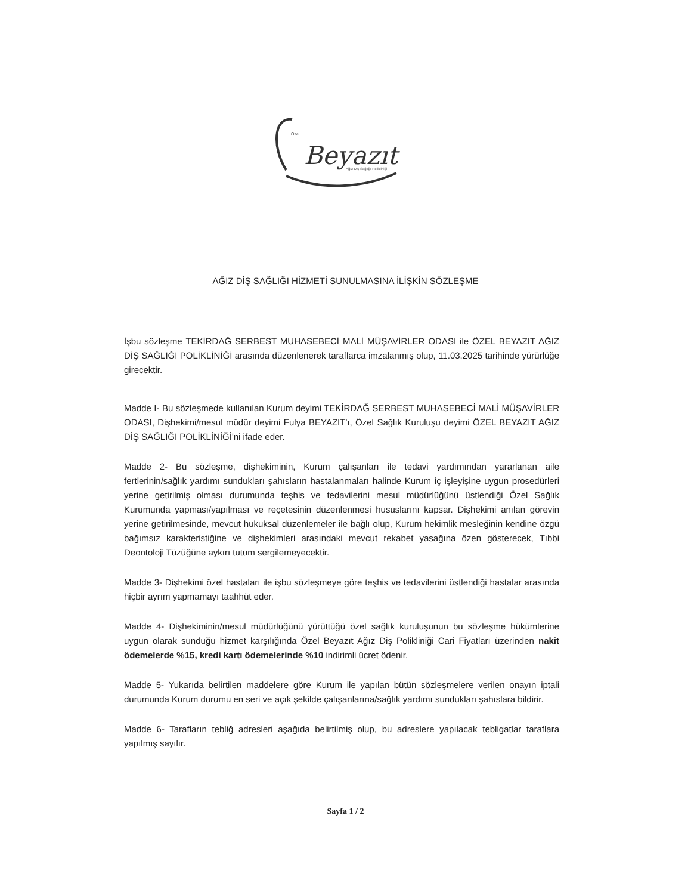Beyazıt
Özel
Ağız Diş Sağlığı Polikliniği
AĞIZ DİŞ SAĞLIĞI HİZMETİ SUNULMASINA İLİŞKİN SÖZLEŞME
İşbu sözleşme TEKİRDAĞ SERBEST MUHASEBECİ MALİ MÜŞAVİRLER ODASI ile ÖZEL BEYAZIT AĞIZ DİŞ SAĞLIĞI POLİKLİNİĞİ arasında düzenlenerek taraflarca imzalanmış olup, 11.03.2025 tarihinde yürürlüğe girecektir.
Madde I- Bu sözleşmede kullanılan Kurum deyimi TEKİRDAĞ SERBEST MUHASEBECİ MALİ MÜŞAVİRLER ODASI, Dişhekimi/mesul müdür deyimi Fulya BEYAZIT'ı, Özel Sağlık Kuruluşu deyimi ÖZEL BEYAZIT AĞIZ DİŞ SAĞLIĞI POLİKLİNİĞİ'ni ifade eder.
Madde 2- Bu sözleşme, dişhekiminin, Kurum çalışanları ile tedavi yardımından yararlanan aile fertlerinin/sağlık yardımı sundukları şahısların hastalanmaları halinde Kurum iç işleyişine uygun prosedürleri yerine getirilmiş olması durumunda teşhis ve tedavilerini mesul müdürlüğünü üstlendiği Özel Sağlık Kurumunda yapması/yapılması ve reçetesinin düzenlenmesi hususlarını kapsar. Dişhekimi anılan görevin yerine getirilmesinde, mevcut hukuksal düzenlemeler ile bağlı olup, Kurum hekimlik mesleğinin kendine özgü bağımsız karakteristiğine ve dişhekimleri arasındaki mevcut rekabet yasağına özen gösterecek, Tıbbi Deontoloji Tüzüğüne aykırı tutum sergilemeyecektir.
Madde 3- Dişhekimi özel hastaları ile işbu sözleşmeye göre teşhis ve tedavilerini üstlendiği hastalar arasında hiçbir ayrım yapmamayı taahhüt eder.
Madde 4- Dişhekiminin/mesul müdürlüğünü yürüttüğü özel sağlık kuruluşunun bu sözleşme hükümlerine uygun olarak sunduğu hizmet karşılığında Özel Beyazıt Ağız Diş Polikliniği Cari Fiyatları üzerinden nakit ödemelerde %15, kredi kartı ödemelerinde %10 indirimli ücret ödenir.
Madde 5- Yukarıda belirtilen maddelere göre Kurum ile yapılan bütün sözleşmelere verilen onayın iptali durumunda Kurum durumu en seri ve açık şekilde çalışanlarına/sağlık yardımı sundukları şahıslara bildirir.
Madde 6- Tarafların tebliğ adresleri aşağıda belirtilmiş olup, bu adreslere yapılacak tebligatlar taraflara yapılmış sayılır.
Sayfa 1 / 2